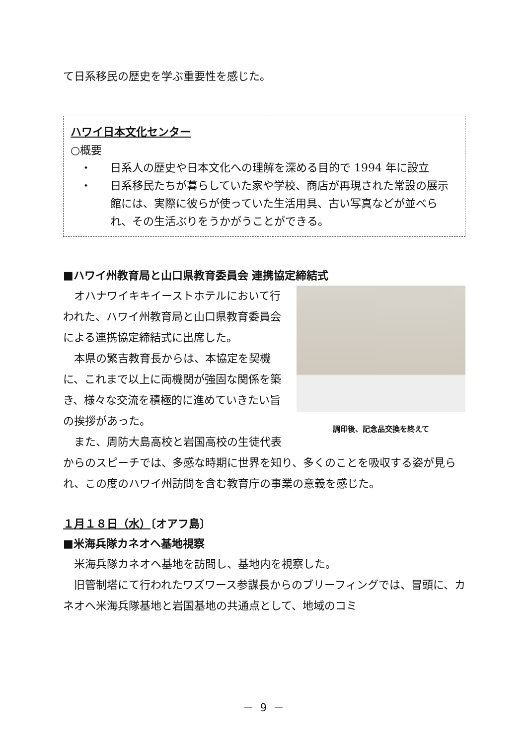て日系移民の歴史を学ぶ重要性を感じた。
ハワイ日本文化センター
○概要
・ 日系人の歴史や日本文化への理解を深める目的で 1994 年に設立
・ 日系移民たちが暮らしていた家や学校、商店が再現された常設の展示館には、実際に彼らが使っていた生活用具、古い写真などが並べられ、その生活ぶりをうかがうことができる。
■ハワイ州教育局と山口県教育委員会 連携協定締結式
調印後、記念品交換を終えて
　オハナワイキキイーストホテルにおいて行われた、ハワイ州教育局と山口県教育委員会による連携協定締結式に出席した。
　本県の繁吉教育長からは、本協定を契機に、これまで以上に両機関が強固な関係を築き、様々な交流を積極的に進めていきたい旨の挨拶があった。
　また、周防大島高校と岩国高校の生徒代表からのスピーチでは、多感な時期に世界を知り、多くのことを吸収する姿が見られ、この度のハワイ州訪問を含む教育庁の事業の意義を感じた。
１月１８日（水）〔オアフ島〕
■米海兵隊カネオヘ基地視察
　米海兵隊カネオヘ基地を訪問し、基地内を視察した。
　旧管制塔にて行われたワズワース参謀長からのブリーフィングでは、冒頭に、カネオヘ米海兵隊基地と岩国基地の共通点として、地域のコミ
－ 9 －